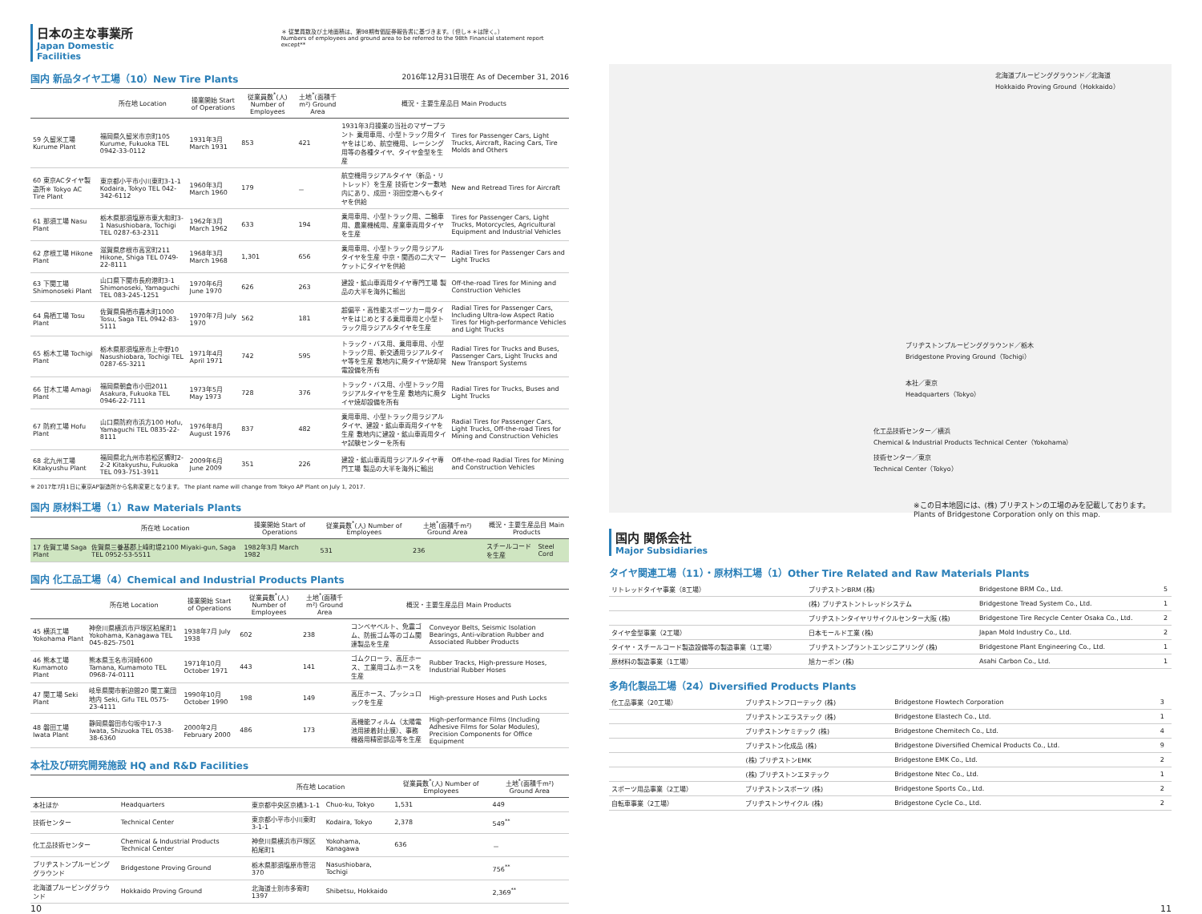日本の主な事業所
Japan Domestic Facilities
＊ 従業員数及び土地面積は、第98期有価証券報告書に基づきます。（但し＊＊は除く。）
Numbers of employees and ground area to be referred to the 98th Financial statement report except**
国内 新品タイヤ工場（10）New Tire Plants 2016年12月31日現在 As of December 31, 2016
| | 所在地 Location | 操業開始 Start of Operations | 従業員数<sup>*</sup>(人) Number of Employees | 土地<sup>*</sup>(面積千m²) Ground Area | 概況・主要生産品目 Main Products | |
| --- | --- | --- | --- | --- | --- | --- |
| 59 久留米工場 Kurume Plant | 福岡県久留米市京町105 Kurume, Fukuoka TEL 0942-33-0112 | 1931年3月 March 1931 | 853 | 421 | 1931年3月操業の当社のマザープラント 乗用車用、小型トラック用タイヤをはじめ、航空機用、レーシング用等の各種タイヤ、タイヤ金型を生産 | Tires for Passenger Cars, Light Trucks, Aircraft, Racing Cars, Tire Molds and Others |
| 60 東京ACタイヤ製造所※ Tokyo AC Tire Plant | 東京都小平市小川東町3-1-1 Kodaira, Tokyo TEL 042-342-6112 | 1960年3月 March 1960 | 179 | － | 航空機用ラジアルタイヤ（新品・リトレッド）を生産 技術センター敷地内にあり、成田・羽田空港へもタイヤを供給 | New and Retread Tires for Aircraft |
| 61 那須工場 Nasu Plant | 栃木県那須塩原市東大和町3-1 Nasushiobara, Tochigi TEL 0287-63-2311 | 1962年3月 March 1962 | 633 | 194 | 乗用車用、小型トラック用、二輪車用、農業機械用、産業車両用タイヤを生産 | Tires for Passenger Cars, Light Trucks, Motorcycles, Agricultural Equipment and Industrial Vehicles |
| 62 彦根工場 Hikone Plant | 滋賀県彦根市高宮町211 Hikone, Shiga TEL 0749-22-8111 | 1968年3月 March 1968 | 1,301 | 656 | 乗用車用、小型トラック用ラジアルタイヤを生産 中京・関西の二大マーケットにタイヤを供給 | Radial Tires for Passenger Cars and Light Trucks |
| 63 下関工場 Shimonoseki Plant | 山口県下関市長府港町3-1 Shimonoseki, Yamaguchi TEL 083-245-1251 | 1970年6月 June 1970 | 626 | 263 | 建設・鉱山車両用タイヤ専門工場 製品の大半を海外に輸出 | Off-the-road Tires for Mining and Construction Vehicles |
| 64 鳥栖工場 Tosu Plant | 佐賀県鳥栖市轟木町1000 Tosu, Saga TEL 0942-83-5111 | 1970年7月 July 1970 | 562 | 181 | 超偏平・高性能スポーツカー用タイヤをはじめとする乗用車用と小型トラック用ラジアルタイヤを生産 | Radial Tires for Passenger Cars, Including Ultra-low Aspect Ratio Tires for High-performance Vehicles and Light Trucks |
| 65 栃木工場 Tochigi Plant | 栃木県那須塩原市上中野10 Nasushiobara, Tochigi TEL 0287-65-3211 | 1971年4月 April 1971 | 742 | 595 | トラック・バス用、乗用車用、小型トラック用、新交通用ラジアルタイヤ等を生産 敷地内に廃タイヤ焼却発電設備を所有 | Radial Tires for Trucks and Buses, Passenger Cars, Light Trucks and New Transport Systems |
| 66 甘木工場 Amagi Plant | 福岡県朝倉市小田2011 Asakura, Fukuoka TEL 0946-22-7111 | 1973年5月 May 1973 | 728 | 376 | トラック・バス用、小型トラック用ラジアルタイヤを生産 敷地内に廃タイヤ焼却設備を所有 | Radial Tires for Trucks, Buses and Light Trucks |
| 67 防府工場 Hofu Plant | 山口県防府市浜方100 Hofu, Yamaguchi TEL 0835-22-8111 | 1976年8月 August 1976 | 837 | 482 | 乗用車用、小型トラック用ラジアルタイヤ、建設・鉱山車両用タイヤを生産 敷地内に建設・鉱山車両用タイヤ試験センターを所有 | Radial Tires for Passenger Cars, Light Trucks, Off-the-road Tires for Mining and Construction Vehicles |
| 68 北九州工場 Kitakyushu Plant | 福岡県北九州市若松区響町2-2-2 Kitakyushu, Fukuoka TEL 093-751-3911 | 2009年6月 June 2009 | 351 | 226 | 建設・鉱山車両用ラジアルタイヤ専門工場 製品の大半を海外に輸出 | Off-the-road Radial Tires for Mining and Construction Vehicles |
※ 2017年7月1日に東京AP製造所から名称変更となります。 The plant name will change from Tokyo AP Plant on July 1, 2017.
国内 原材料工場（1）Raw Materials Plants
| | 所在地 Location | 操業開始 Start of Operations | 従業員数<sup>*</sup>(人) Number of Employees | 土地<sup>*</sup>(面積千m²) Ground Area | 概況・主要生産品目 Main Products | |
| --- | --- | --- | --- | --- | --- | --- |
| 17 佐賀工場 Saga Plant | 佐賀県三養基郡上峰町堤2100 Miyaki-gun, Saga TEL 0952-53-5511 | 1982年3月 March 1982 | 531 | 236 | スチールコードを生産 | Steel Cord |
国内 化工品工場（4）Chemical and Industrial Products Plants
| | 所在地 Location | 操業開始 Start of Operations | 従業員数<sup>*</sup>(人) Number of Employees | 土地<sup>*</sup>(面積千m²) Ground Area | 概況・主要生産品目 Main Products | |
| --- | --- | --- | --- | --- | --- | --- |
| 45 横浜工場 Yokohama Plant | 神奈川県横浜市戸塚区柏尾町1 Yokohama, Kanagawa TEL 045-825-7501 | 1938年7月 July 1938 | 602 | 238 | コンベヤベルト、免震ゴム、防振ゴム等のゴム関連製品を生産 | Conveyor Belts, Seismic Isolation Bearings, Anti-vibration Rubber and Associated Rubber Products |
| 46 熊本工場 Kumamoto Plant | 熊本県玉名市河崎600 Tamana, Kumamoto TEL 0968-74-0111 | 1971年10月 October 1971 | 443 | 141 | ゴムクローラ、高圧ホース、工業用ゴムホースを生産 | Rubber Tracks, High-pressure Hoses, Industrial Rubber Hoses |
| 47 関工場 Seki Plant | 岐阜県関市新迫間20 関工業団地内 Seki, Gifu TEL 0575-23-4111 | 1990年10月 October 1990 | 198 | 149 | 高圧ホース、プッシュロックを生産 | High-pressure Hoses and Push Locks |
| 48 磐田工場 Iwata Plant | 静岡県磐田市匂坂中17-3 Iwata, Shizuoka TEL 0538-38-6360 | 2000年2月 February 2000 | 486 | 173 | 高機能フィルム（太陽電池用接着封止膜）、事務機器用精密部品等を生産 | High-performance Films (Including Adhesive Films for Solar Modules), Precision Components for Office Equipment |
本社及び研究開発施設 HQ and R&D Facilities
| | | 所在地 Location | | 従業員数<sup>*</sup>(人) Number of Employees | 土地<sup>*</sup>(面積千m²) Ground Area |
| --- | --- | --- | --- | --- | --- |
| 本社ほか | Headquarters | 東京都中央区京橋3-1-1 | Chuo-ku, Tokyo | 1,531 | 449 |
| 技術センター | Technical Center | 東京都小平市小川東町3-1-1 | Kodaira, Tokyo | 2,378 | 549<sup>**</sup> |
| 化工品技術センター | Chemical & Industrial Products Technical Center | 神奈川県横浜市戸塚区柏尾町1 | Yokohama, Kanagawa | 636 | － |
| ブリヂストンプルービンググラウンド | Bridgestone Proving Ground | 栃木県那須塩原市笹沼370 | Nasushiobara, Tochigi | | 756<sup>**</sup> |
| 北海道プルービンググラウンド | Hokkaido Proving Ground | 北海道士別市多寄町1397 | Shibetsu, Hokkaido | | 2,369<sup>**</sup> |
北海道プルービンググラウンド／北海道
Hokkaido Proving Ground（Hokkaido）
ブリヂストンプルービンググラウンド／栃木
Bridgestone Proving Ground（Tochigi）
本社／東京
Headquarters（Tokyo）
化工品技術センター／横浜
Chemical & Industrial Products Technical Center（Yokohama）
技術センター／東京
Technical Center（Tokyo）
※この日本地図には、(株) ブリヂストンの工場のみを記載しております。
Plants of Bridgestone Corporation only on this map.
国内 関係会社
Major Subsidiaries
タイヤ関連工場（11）・原材料工場（1）Other Tire Related and Raw Materials Plants
| リトレッドタイヤ事業（8工場） | ブリヂストンBRM (株) | Bridgestone BRM Co., Ltd. | 5 |
| | (株) ブリヂストントレッドシステム | Bridgestone Tread System Co., Ltd. | 1 |
| | ブリヂストンタイヤリサイクルセンター大阪 (株) | Bridgestone Tire Recycle Center Osaka Co., Ltd. | 2 |
| タイヤ金型事業（2工場） | 日本モールド工業 (株) | Japan Mold Industry Co., Ltd. | 2 |
| タイヤ・スチールコード製造設備等の製造事業（1工場） | ブリヂストンプラントエンジニアリング (株) | Bridgestone Plant Engineering Co., Ltd. | 1 |
| 原材料の製造事業（1工場） | 旭カーボン (株) | Asahi Carbon Co., Ltd. | 1 |
多角化製品工場（24）Diversified Products Plants
| 化工品事業（20工場） | ブリヂストンフローテック (株) | Bridgestone Flowtech Corporation | 3 |
| | ブリヂストンエラステック (株) | Bridgestone Elastech Co., Ltd. | 1 |
| | ブリヂストンケミテック (株) | Bridgestone Chemitech Co., Ltd. | 4 |
| | ブリヂストン化成品 (株) | Bridgestone Diversified Chemical Products Co., Ltd. | 9 |
| | (株) ブリヂストンEMK | Bridgestone EMK Co., Ltd. | 2 |
| | (株) ブリヂストンエヌテック | Bridgestone Ntec Co., Ltd. | 1 |
| スポーツ用品事業（2工場） | ブリヂストンスポーツ (株) | Bridgestone Sports Co., Ltd. | 2 |
| 自転車事業（2工場） | ブリヂストンサイクル (株) | Bridgestone Cycle Co., Ltd. | 2 |
10 11